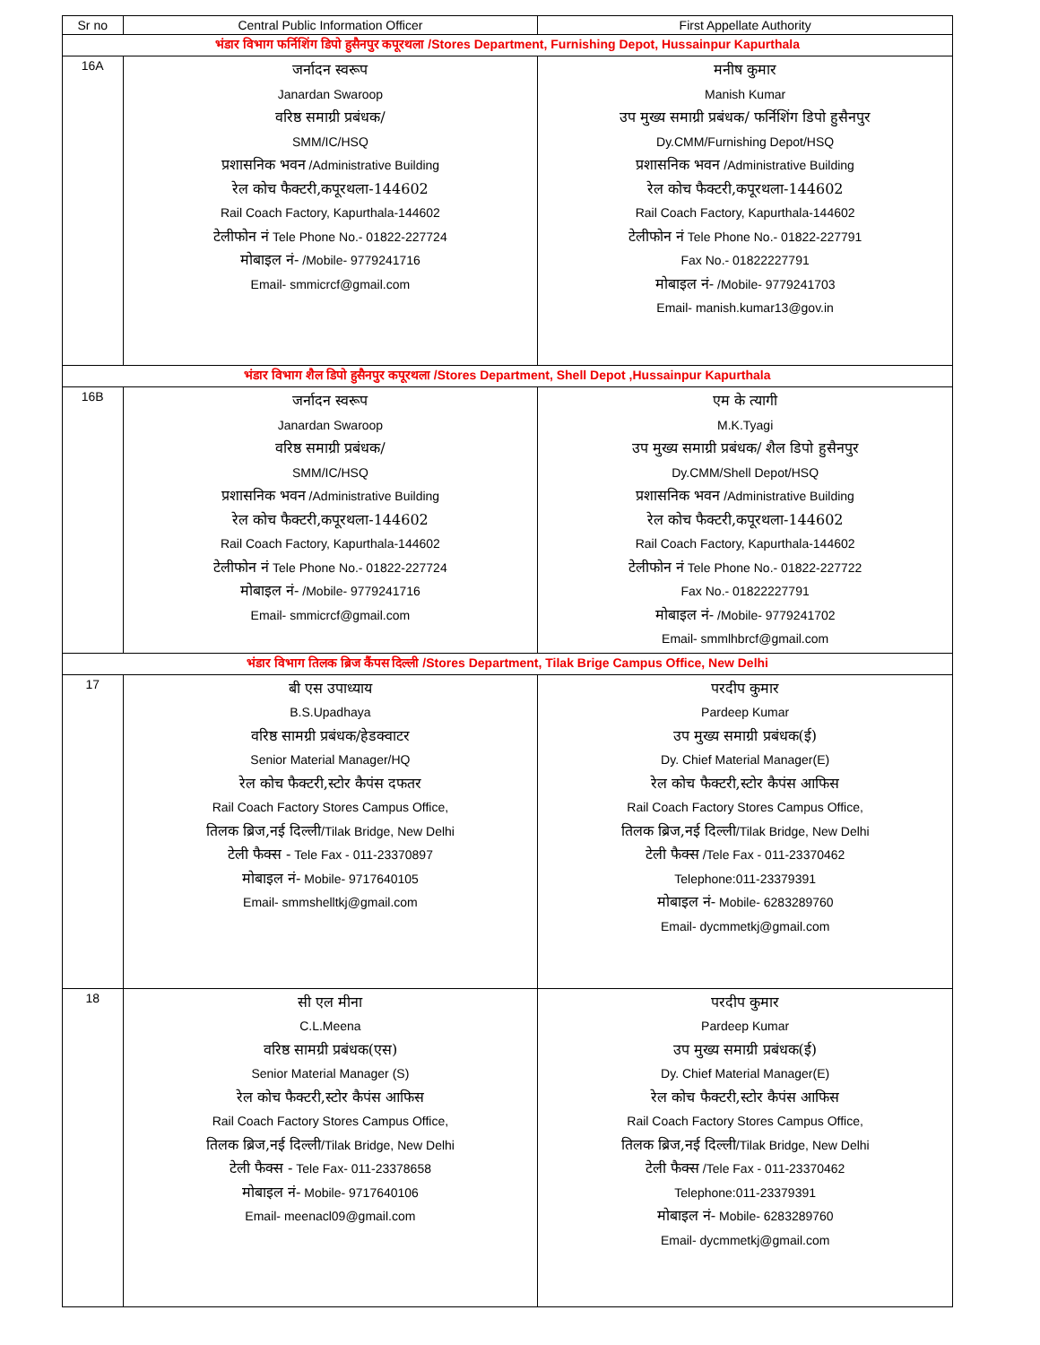| Sr no | Central Public Information Officer | First Appellate Authority |
| --- | --- | --- |
| भंडार विभाग फर्निशिंग डिपो हुसैनपुर कपूरथला /Stores Department, Furnishing Depot, Hussainpur Kapurthala | | |
| 16A | जर्नादन स्वरूप Janardan Swaroop वरिष्ठ समाग्री प्रबंधक/ SMM/IC/HSQ प्रशासनिक भवन /Administrative Building रेल कोच फैक्टरी,कपूरथला-144602 Rail Coach Factory, Kapurthala-144602 टेलीफोन नं Tele Phone No.- 01822-227724 मोबाइल नं- /Mobile- 9779241716 Email- smmicrcf@gmail.com | मनीष कुमार Manish Kumar उप मुख्य समाग्री प्रबंधक/ फर्निशिंग डिपो हुसैनपुर Dy.CMM/Furnishing Depot/HSQ प्रशासनिक भवन /Administrative Building रेल कोच फैक्टरी,कपूरथला-144602 Rail Coach Factory, Kapurthala-144602 टेलीफोन नं Tele Phone No.- 01822-227791 Fax No.- 01822227791 मोबाइल नं- /Mobile- 9779241703 Email- manish.kumar13@gov.in |
| भंडार विभाग शैल डिपो हुसैनपुर कपूरथला /Stores Department, Shell Depot ,Hussainpur Kapurthala | | |
| 16B | जर्नादन स्वरूप Janardan Swaroop वरिष्ठ समाग्री प्रबंधक/ SMM/IC/HSQ प्रशासनिक भवन /Administrative Building रेल कोच फैक्टरी,कपूरथला-144602 Rail Coach Factory, Kapurthala-144602 टेलीफोन नं Tele Phone No.- 01822-227724 मोबाइल नं- /Mobile- 9779241716 Email- smmicrcf@gmail.com | एम के त्यागी M.K.Tyagi उप मुख्य समाग्री प्रबंधक/ शैल डिपो हुसैनपुर Dy.CMM/Shell Depot/HSQ प्रशासनिक भवन /Administrative Building रेल कोच फैक्टरी,कपूरथला-144602 Rail Coach Factory, Kapurthala-144602 टेलीफोन नं Tele Phone No.- 01822-227722 Fax No.- 01822227791 मोबाइल नं- /Mobile- 9779241702 Email- smmlhbrcf@gmail.com |
| भंडार विभाग तिलक ब्रिज कैंपस दिल्ली /Stores Department, Tilak Brige Campus Office, New Delhi | | |
| 17 | बी एस उपाध्याय B.S.Upadhaya वरिष्ठ सामग्री प्रबंधक/हेडक्वाटर Senior Material Manager/HQ रेल कोच फैक्टरी,स्टोर कैपंस दफतर Rail Coach Factory Stores Campus Office, तिलक ब्रिज,नई दिल्ली /Tilak Bridge, New Delhi टेली फैक्स - Tele Fax - 011-23370897 मोबाइल नं- Mobile- 9717640105 Email- smmshelltkj@gmail.com | परदीप कुमार Pardeep Kumar उप मुख्य समाग्री प्रबंधक(ई) Dy. Chief Material Manager(E) रेल कोच फैक्टरी,स्टोर कैपंस आफिस Rail Coach Factory Stores Campus Office, तिलक ब्रिज,नई दिल्ली /Tilak Bridge, New Delhi टेली फैक्स /Tele Fax - 011-23370462 Telephone:011-23379391 मोबाइल नं- Mobile- 6283289760 Email- dycmmetkj@gmail.com |
| 18 | सी एल मीना C.L.Meena वरिष्ठ सामग्री प्रबंधक(एस) Senior Material Manager (S) रेल कोच फैक्टरी,स्टोर कैपंस आफिस Rail Coach Factory Stores Campus Office, तिलक ब्रिज,नई दिल्ली /Tilak Bridge, New Delhi टेली फैक्स - Tele Fax- 011-23378658 मोबाइल नं- Mobile- 9717640106 Email- meenacl09@gmail.com | परदीप कुमार Pardeep Kumar उप मुख्य समाग्री प्रबंधक(ई) Dy. Chief Material Manager(E) रेल कोच फैक्टरी,स्टोर कैपंस आफिस Rail Coach Factory Stores Campus Office, तिलक ब्रिज,नई दिल्ली /Tilak Bridge, New Delhi टेली फैक्स /Tele Fax - 011-23370462 Telephone:011-23379391 मोबाइल नं- Mobile- 6283289760 Email- dycmmetkj@gmail.com |